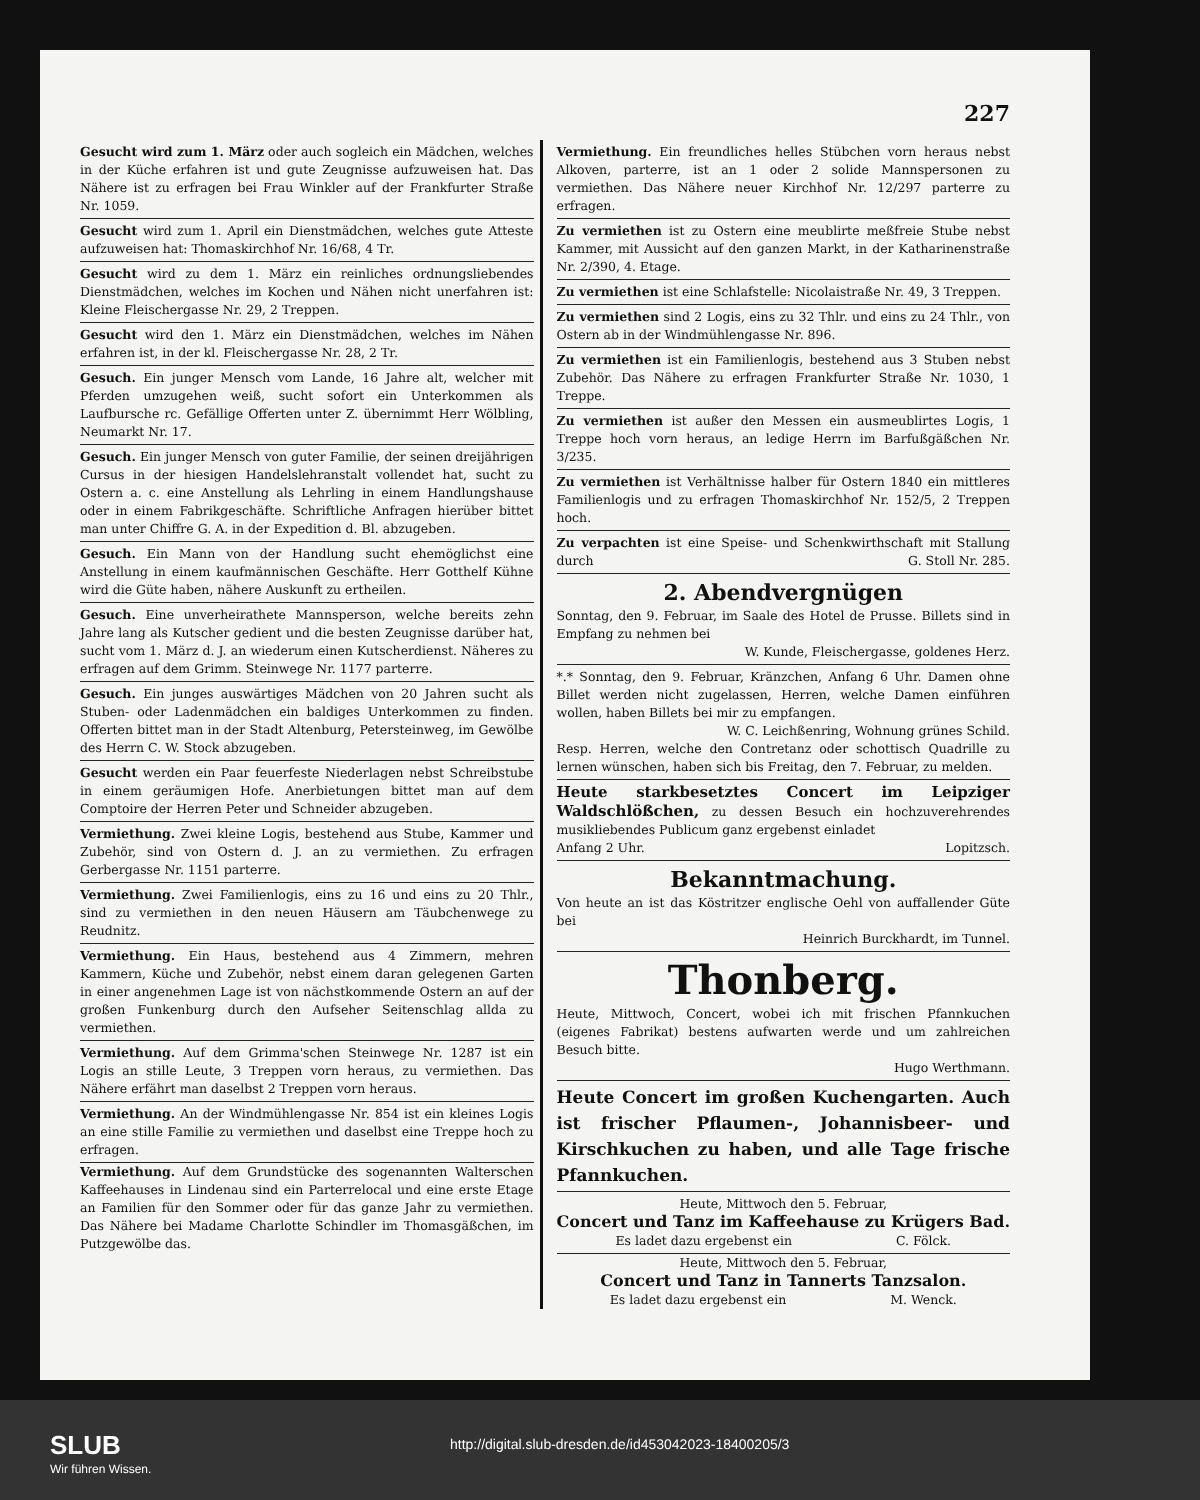227
Gesucht wird zum 1. März oder auch sogleich ein Mädchen, welches in der Küche erfahren ist und gute Zeugnisse aufzuweisen hat. Das Nähere ist zu erfragen bei Frau Winkler auf der Frankfurter Straße Nr. 1059.
Gesucht wird zum 1. April ein Dienstmädchen, welches gute Atteste aufzuweisen hat: Thomaskirchhof Nr. 16/68, 4 Tr.
Gesucht wird zu dem 1. März ein reinliches ordnungsliebendes Dienstmädchen, welches im Kochen und Nähen nicht unerfahren ist: Kleine Fleischergasse Nr. 29, 2 Treppen.
Gesucht wird den 1. März ein Dienstmädchen, welches im Nähen erfahren ist, in der kl. Fleischergasse Nr. 28, 2 Tr.
Gesuch. Ein junger Mensch vom Lande, 16 Jahre alt, welcher mit Pferden umzugehen weiß, sucht sofort ein Unterkommen als Laufbursche rc. Gefällige Offerten unter Z. übernimmt Herr Wölbling, Neumarkt Nr. 17.
Gesuch. Ein junger Mensch von guter Familie, der seinen dreijährigen Cursus in der hiesigen Handelslehranstalt vollendet hat, sucht zu Ostern a. c. eine Anstellung als Lehrling in einem Handlungshause oder in einem Fabrikgeschäfte. Schriftliche Anfragen hierüber bittet man unter Chiffre G. A. in der Expedition d. Bl. abzugeben.
Gesuch. Ein Mann von der Handlung sucht ehemöglichst eine Anstellung in einem kaufmännischen Geschäfte. Herr Gotthelf Kühne wird die Güte haben, nähere Auskunft zu ertheilen.
Gesuch. Eine unverheirathete Mannsperson, welche bereits zehn Jahre lang als Kutscher gedient und die besten Zeugnisse darüber hat, sucht vom 1. März d. J. an wiederum einen Kutscherdienst. Näheres zu erfragen auf dem Grimm. Steinwege Nr. 1177 parterre.
Gesuch. Ein junges auswärtiges Mädchen von 20 Jahren sucht als Stuben- oder Ladenmädchen ein baldiges Unterkommen zu finden. Offerten bittet man in der Stadt Altenburg, Petersteinweg, im Gewölbe des Herrn C. W. Stock abzugeben.
Gesucht werden ein Paar feuerfeste Niederlagen nebst Schreibstube in einem geräumigen Hofe. Anerbietungen bittet man auf dem Comptoire der Herren Peter und Schneider abzugeben.
Vermiethung. Zwei kleine Logis, bestehend aus Stube, Kammer und Zubehör, sind von Ostern d. J. an zu vermiethen. Zu erfragen Gerbergasse Nr. 1151 parterre.
Vermiethung. Zwei Familienlogis, eins zu 16 und eins zu 20 Thlr., sind zu vermiethen in den neuen Häusern am Täubchenwege zu Reudnitz.
Vermiethung. Ein Haus, bestehend aus 4 Zimmern, mehren Kammern, Küche und Zubehör, nebst einem daran gelegenen Garten in einer angenehmen Lage ist von nächstkommende Ostern an auf der großen Funkenburg durch den Aufseher Seitenschlag allda zu vermiethen.
Vermiethung. Auf dem Grimma'schen Steinwege Nr. 1287 ist ein Logis an stille Leute, 3 Treppen vorn heraus, zu vermiethen. Das Nähere erfährt man daselbst 2 Treppen vorn heraus.
Vermiethung. An der Windmühlengasse Nr. 854 ist ein kleines Logis an eine stille Familie zu vermiethen und daselbst eine Treppe hoch zu erfragen.
Vermiethung. Auf dem Grundstücke des sogenannten Walterschen Kaffeehauses in Lindenau sind ein Parterrelocal und eine erste Etage an Familien für den Sommer oder für das ganze Jahr zu vermiethen. Das Nähere bei Madame Charlotte Schindler im Thomasgäßchen, im Putzgewölbe das.
Vermiethung. Ein freundliches helles Stübchen vorn heraus nebst Alkoven, parterre, ist an 1 oder 2 solide Mannspersonen zu vermiethen. Das Nähere neuer Kirchhof Nr. 12/297 parterre zu erfragen.
Zu vermiethen ist zu Ostern eine meublirte meßfreie Stube nebst Kammer, mit Aussicht auf den ganzen Markt, in der Katharinenstraße Nr. 2/390, 4. Etage.
Zu vermiethen ist eine Schlafstelle: Nicolaistraße Nr. 49, 3 Treppen.
Zu vermiethen sind 2 Logis, eins zu 32 Thlr. und eins zu 24 Thlr., von Ostern ab in der Windmühlengasse Nr. 896.
Zu vermiethen ist ein Familienlogis, bestehend aus 3 Stuben nebst Zubehör. Das Nähere zu erfragen Frankfurter Straße Nr. 1030, 1 Treppe.
Zu vermiethen ist außer den Messen ein ausmeublirtes Logis, 1 Treppe hoch vorn heraus, an ledige Herrn im Barfußgäßchen Nr. 3/235.
Zu vermiethen ist Verhältnisse halber für Ostern 1840 ein mittleres Familienlogis und zu erfragen Thomaskirchhof Nr. 152/5, 2 Treppen hoch.
Zu verpachten ist eine Speise- und Schenkwirthschaft mit Stallung durch G. Stoll Nr. 285.
2. Abendvergnügen
Sonntag, den 9. Februar, im Saale des Hotel de Prusse. Billets sind in Empfang zu nehmen bei
W. Kunde, Fleischergasse, goldenes Herz.
*.* Sonntag, den 9. Februar, Kränzchen, Anfang 6 Uhr. Damen ohne Billet werden nicht zugelassen, Herren, welche Damen einführen wollen, haben Billets bei mir zu empfangen.
W. C. Leichßenring, Wohnung grünes Schild.
Resp. Herren, welche den Contretanz oder schottisch Quadrille zu lernen wünschen, haben sich bis Freitag, den 7. Februar, zu melden.
Heute starkbesetztes Concert im Leipziger Waldschlößchen, zu dessen Besuch ein hochzuverehrendes musikliebendes Publicum ganz ergebenst einladet
Anfang 2 Uhr. Lopitzsch.
Bekanntmachung.
Von heute an ist das Köstritzer englische Oehl von auffallender Güte bei
Heinrich Burckhardt, im Tunnel.
Thonberg.
Heute, Mittwoch, Concert, wobei ich mit frischen Pfannkuchen (eigenes Fabrikat) bestens aufwarten werde und um zahlreichen Besuch bitte.
Hugo Werthmann.
Heute Concert im großen Kuchengarten. Auch ist frischer Pflaumen-, Johannisbeer- und Kirschkuchen zu haben, und alle Tage frische Pfannkuchen.
Heute, Mittwoch den 5. Februar,
Concert und Tanz im Kaffeehause zu Krügers Bad.
Es ladet dazu ergebenst ein C. Fölck.
Heute, Mittwoch den 5. Februar,
Concert und Tanz in Tannerts Tanzsalon.
Es ladet dazu ergebenst ein M. Wenck.
SLUB
Wir führen Wissen.
http://digital.slub-dresden.de/id453042023-18400205/3